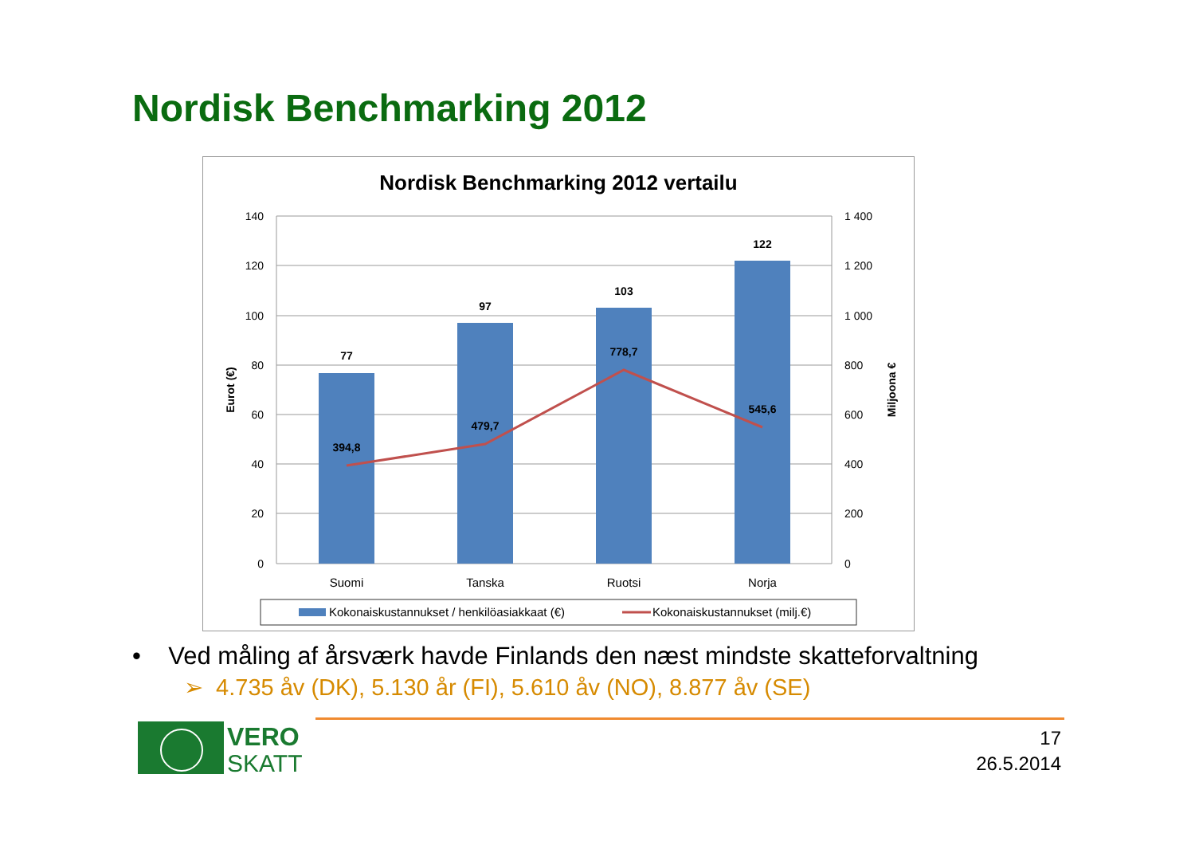Nordisk Benchmarking 2012
Nordisk Benchmarking 2012 vertailu
77
97
103
122
394,8
479,7
778,7
545,6
140
120
100
80
60
40
20
0
1 400
1 200
1 000
800
600
400
200
0
Suomi
Tanska
Ruotsi
Norja
Eurot (€)
Miljoona €
Kokonaiskustannukset / henkilöasiakkaat (€)
Kokonaiskustannukset (milj.€)
• Ved måling af årsværk havde Finlands den næst mindste skatteforvaltning
➢ 4.735 åv (DK), 5.130 år (FI), 5.610 åv (NO), 8.877 åv (SE)
VERO
SKATT
17
26.5.2014